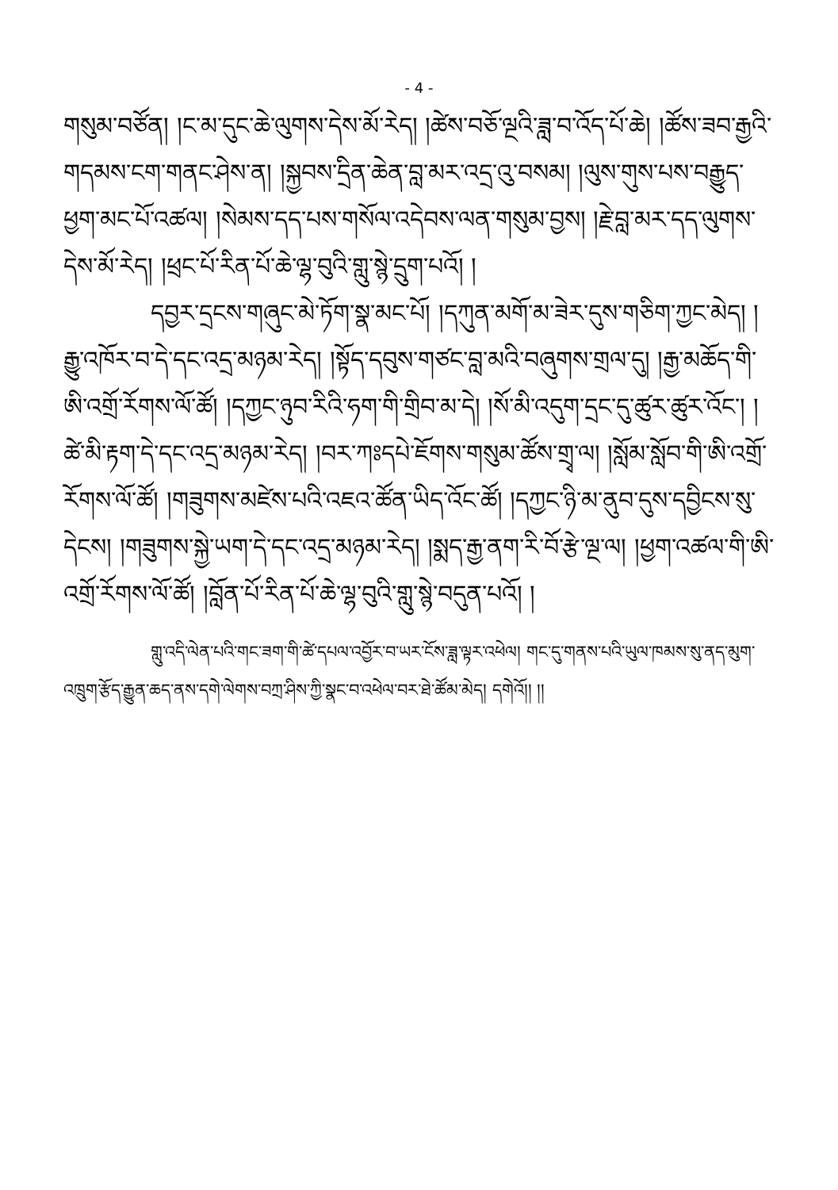- 4 -
གསུམ་བཙོན། །ང་མ་དུང་ཆེ་ལུགས་དེས་མོ་རེད། །ཚེས་བཅོ་ལྔའི་ཟླ་བ་འོད་པོ་ཆེ། །ཚོས་ཟབ་རྒྱའི་གདམས་ངག་གནང་ཤེས་ན། །སྐྱབས་དྲིན་ཆེན་བླ་མར་འདྲ་འུ་བསམ། །ལུས་གུས་པས་བརྒྱུད་ཕྱག་མང་པོ་འཚལ། །སེམས་དད་པས་གསོལ་འདེབས་ལན་གསུམ་བྱས། །རྗེ་བླ་མར་དད་ལུགས་དེས་མོ་རེད། །ཕྲང་པོ་རིན་པོ་ཆེ་ལྷ་བུའི་གླུ་སྙེ་དྲུག་པའོ། །
དབྱར་དྲངས་གཞུང་མེ་ཏོག་སྣ་མང་པོ། །དཀུན་མགོ་མ་ཟེར་དུས་གཅིག་ཀྱང་མེད། །རྒྱུ་འཁོར་བ་དེ་དང་འདྲ་མཉམ་རེད། །སྟོད་དབུས་གཙང་བླ་མའི་བཞུགས་གྲལ་དུ། །རྒྱ་མཆོད་གི་ཨི་འགྲོ་རོགས་ལོ་ཚོ། །དཀྱང་ཉུབ་རིའི་ཧག་གི་གྲིབ་མ་དེ། །སོ་མི་འདུག་དྲང་དུ་ཚུར་ཚུར་འོང་། །ཚེ་མི་རྟག་དེ་དང་འདྲ་མཉམ་རེད། །བར་ཀཿདཔེ་ཇོགས་གསུམ་ཚོས་གྲྭ་ལ། །སློམ་སློབ་གི་ཨི་འགྲོ་རོགས་ལོ་ཚོ། །གཟུགས་མཛེས་པའི་འཇའ་ཚོན་ཡིད་འོང་ཚོ། །དཀྱང་ཉི་མ་ནུབ་དུས་དབྱིངས་སུ་དེངས། །གཟུགས་སྐྱེ་ཡག་དེ་དང་འདྲ་མཉམ་རེད། །སྨད་རྒྱ་ནག་རི་བོ་རྩེ་ལྔ་ལ། །ཕྱག་འཚལ་གི་ཨི་འགྲོ་རོགས་ལོ་ཚོ། །བློན་པོ་རིན་པོ་ཆེ་ལྷ་བུའི་གླུ་སྙེ་བདུན་པའོ། །
གླུ་འདི་ལེན་པའི་གང་ཟག་གི་ཚེ་དཔལ་འབྱོར་བ་ཡར་ངོས་ཟླ་ལྟར་འཕེལ། གང་དུ་གནས་པའི་ཡུལ་ཁམས་སུ་ནད་མུག་འཁྲུག་རྩོད་རྒྱུན་ཆད་ནས་དགེ་ལེགས་བཀྲ་ཤིས་ཀྱི་སྣང་བ་འཕེལ་བར་ཐེ་ཚོམ་མེད། དགེའོ།། །།